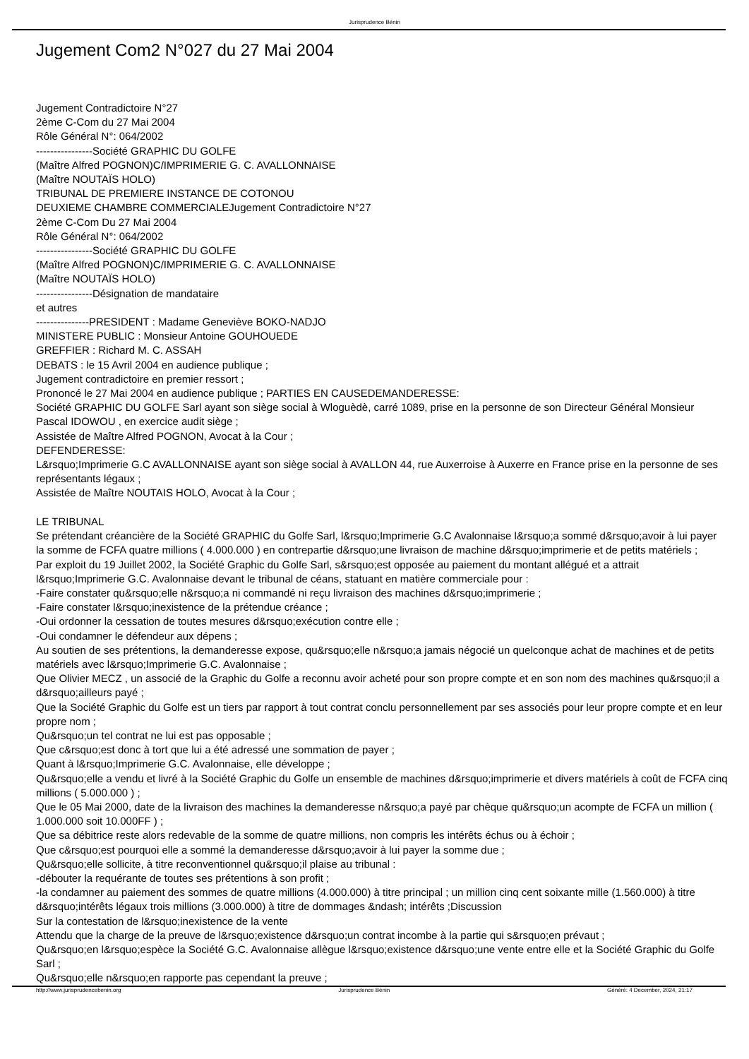Jurisprudence Bénin
Jugement Com2 N°027 du 27 Mai 2004
Jugement Contradictoire N°27
2ème C-Com du 27 Mai 2004
Rôle Général N°: 064/2002
----------------Société GRAPHIC DU GOLFE
(Maître Alfred POGNON)C/IMPRIMERIE G. C. AVALLONNAISE
(Maître NOUTAÏS HOLO)
TRIBUNAL DE PREMIERE INSTANCE DE COTONOU
DEUXIEME CHAMBRE COMMERCIALEJugement Contradictoire N°27
2ème C-Com Du 27 Mai 2004
Rôle Général N°: 064/2002
----------------Société GRAPHIC DU GOLFE
(Maître Alfred POGNON)C/IMPRIMERIE G. C. AVALLONNAISE
(Maître NOUTAÏS HOLO)
----------------Désignation de mandataire
et autres
---------------PRESIDENT : Madame Geneviève BOKO-NADJO
MINISTERE PUBLIC : Monsieur Antoine GOUHOUEDE
GREFFIER : Richard M. C. ASSAH
DEBATS : le 15 Avril 2004 en audience publique ;
Jugement contradictoire en premier ressort ;
Prononcé le 27 Mai 2004 en audience publique ; PARTIES EN CAUSEDEMANDERESSE:
Société GRAPHIC DU GOLFE Sarl ayant son siège social à Wloguèdè, carré 1089, prise en la personne de son Directeur Général Monsieur Pascal IDOWOU , en exercice audit siège ;
Assistée de Maître Alfred POGNON, Avocat à la Cour ;
DEFENDERESSE:
L&rsquo;Imprimerie G.C AVALLONNAISE ayant son siège social à AVALLON 44, rue Auxerroise à Auxerre en France prise en la personne de ses représentants légaux ;
Assistée de Maître NOUTAIS HOLO, Avocat à la Cour ;
LE TRIBUNAL
Se prétendant créancière de la Société GRAPHIC du Golfe Sarl, l&rsquo;Imprimerie G.C Avalonnaise l&rsquo;a sommé d&rsquo;avoir à lui payer la somme de FCFA quatre millions ( 4.000.000 ) en contrepartie d&rsquo;une livraison de machine d&rsquo;imprimerie et de petits matériels ;
Par exploit du 19 Juillet 2002, la Société Graphic du Golfe Sarl, s&rsquo;est opposée au paiement du montant allégué et a attrait l&rsquo;Imprimerie G.C. Avalonnaise devant le tribunal de céans, statuant en matière commerciale pour :
-Faire constater qu&rsquo;elle n&rsquo;a ni commandé ni reçu livraison des machines d&rsquo;imprimerie ;
-Faire constater l&rsquo;inexistence de la prétendue créance ;
-Oui ordonner la cessation de toutes mesures d&rsquo;exécution contre elle ;
-Oui condamner le défendeur aux dépens ;
Au soutien de ses prétentions, la demanderesse expose, qu&rsquo;elle n&rsquo;a jamais négocié un quelconque achat de machines et de petits matériels avec l&rsquo;Imprimerie G.C. Avalonnaise ;
Que Olivier MECZ , un associé de la Graphic du Golfe a reconnu avoir acheté pour son propre compte et en son nom des machines qu&rsquo;il a d&rsquo;ailleurs payé ;
Que la Société Graphic du Golfe est un tiers par rapport à tout contrat conclu personnellement par ses associés pour leur propre compte et en leur propre nom ;
Qu&rsquo;un tel contrat ne lui est pas opposable ;
Que c&rsquo;est donc à tort que lui a été adressé une sommation de payer ;
Quant à l&rsquo;Imprimerie G.C. Avalonnaise, elle développe ;
Qu&rsquo;elle a vendu et livré à la Société Graphic du Golfe un ensemble de machines d&rsquo;imprimerie et divers matériels à coût de FCFA cinq millions ( 5.000.000 ) ;
Que le 05 Mai 2000, date de la livraison des machines la demanderesse n&rsquo;a payé par chèque qu&rsquo;un acompte de FCFA un million ( 1.000.000 soit 10.000FF ) ;
Que sa débitrice reste alors redevable de la somme de quatre millions, non compris les intérêts échus ou à échoir ;
Que c&rsquo;est pourquoi elle a sommé la demanderesse d&rsquo;avoir à lui payer la somme due ;
Qu&rsquo;elle sollicite, à titre reconventionnel qu&rsquo;il plaise au tribunal :
-débouter la requérante de toutes ses prétentions à son profit ;
-la condamner au paiement des sommes de quatre millions (4.000.000) à titre principal ; un million cinq cent soixante mille (1.560.000) à titre d&rsquo;intérêts légaux trois millions (3.000.000) à titre de dommages &ndash; intérêts ;Discussion
Sur la contestation de l&rsquo;inexistence de la vente
Attendu que la charge de la preuve de l&rsquo;existence d&rsquo;un contrat incombe à la partie qui s&rsquo;en prévaut ;
Qu&rsquo;en l&rsquo;espèce la Société G.C. Avalonnaise allègue l&rsquo;existence d&rsquo;une vente entre elle et la Société Graphic du Golfe Sarl ;
Qu&rsquo;elle n&rsquo;en rapporte pas cependant la preuve ;
http://www.jurisprudencebenin.org Jurisprudence Bénin Généré: 4 December, 2024, 21:17